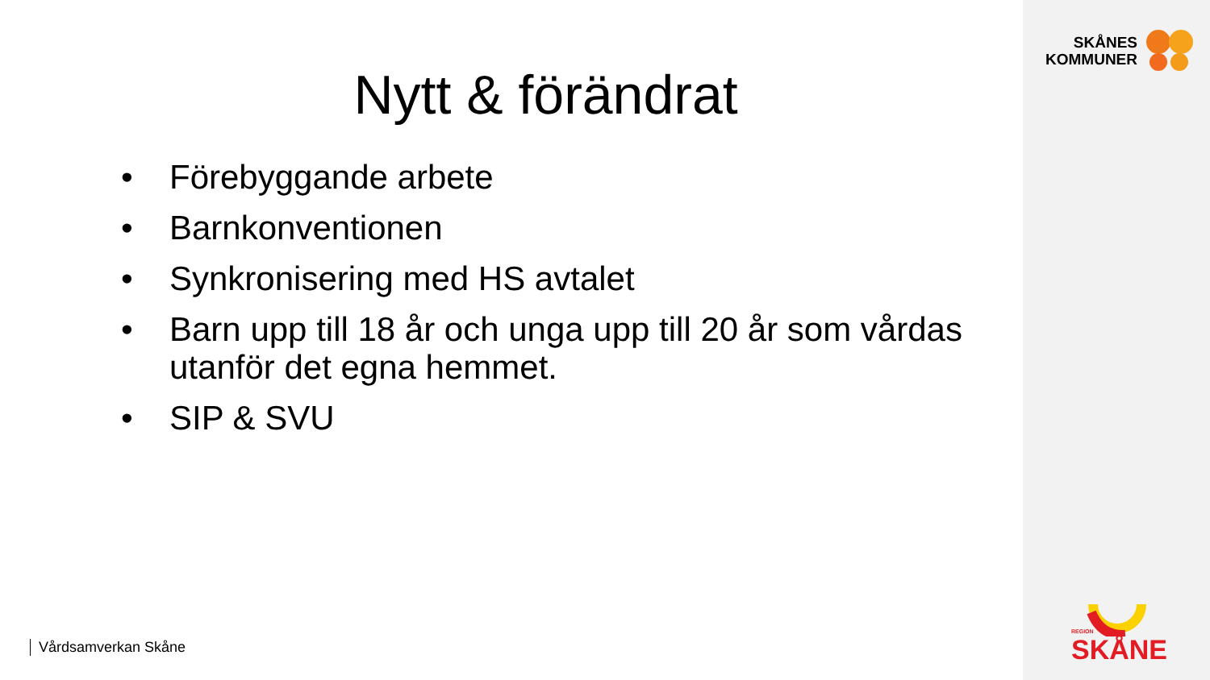Nytt & förändrat
• Förebyggande arbete
• Barnkonventionen
• Synkronisering med HS avtalet
• Barn upp till 18 år och unga upp till 20 år som vårdas utanför det egna hemmet.
• SIP & SVU
Vårdsamverkan Skåne
SKÅNES
KOMMUNER
REGION
SKÅNE